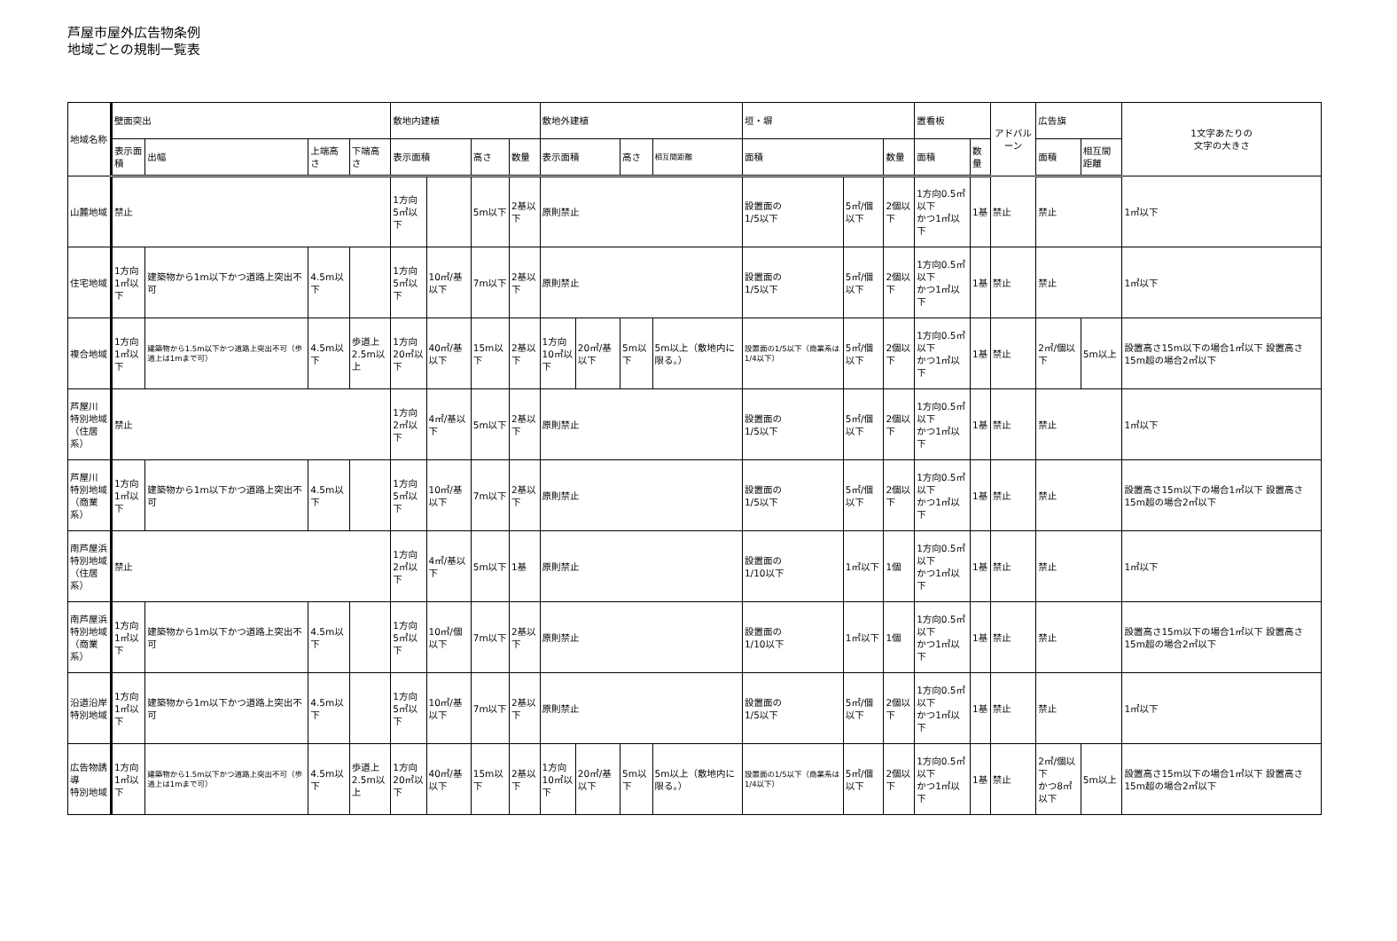芦屋市屋外広告物条例
地域ごとの規制一覧表
| 地域名称 | 壁面突出 | | | | 敷地内建植 | | | | 敷地外建植 | | | | 垣・塀 | | | 置看板 | | アドバルーン | 広告旗 | | 1文字あたりの 文字の大きさ |
| --- | --- | --- | --- | --- | --- | --- | --- | --- | --- | --- | --- | --- | --- | --- | --- | --- | --- | --- | --- | --- | --- |
| | 表示面積 | 出幅 | 上端高さ | 下端高さ | 表示面積 | | 高さ | 数量 | 表示面積 | | 高さ | 相互間距離 | 面積 | | 数量 | 面積 | 数量 | | 面積 | 相互間距離 | |
| 山麓地域 | 禁止 | | | | 1方向 5㎡以下 | | 5m以下 | 2基以下 | 原則禁止 | | | | 設置面の 1/5以下 | 5㎡/個以下 | 2個以下 | 1方向0.5㎡以下 かつ1㎡以下 | 1基 | 禁止 | 禁止 | | 1㎡以下 |
| 住宅地域 | 1方向 1㎡以下 | 建築物から1m以下かつ道路上突出不可 | 4.5m以下 | | 1方向 5㎡以下 | 10㎡/基以下 | 7m以下 | 2基以下 | 原則禁止 | | | | 設置面の 1/5以下 | 5㎡/個以下 | 2個以下 | 1方向0.5㎡以下 かつ1㎡以下 | 1基 | 禁止 | 禁止 | | 1㎡以下 |
| 複合地域 | 1方向 1㎡以下 | 建築物から1.5m以下かつ道路上突出不可（歩道上は1mまで可） | 4.5m以下 | 歩道上 2.5m以上 | 1方向 20㎡以下 | 40㎡/基以下 | 15m以下 | 2基以下 | 1方向 10㎡以下 | 20㎡/基以下 | 5m以下 | 5m以上（敷地内に限る。） | 設置面の1/5以下（商業系は1/4以下） | 5㎡/個以下 | 2個以下 | 1方向0.5㎡以下 かつ1㎡以下 | 1基 | 禁止 | 2㎡/個以下 | 5m以上 | 設置高さ15m以下の場合1㎡以下 設置高さ15m超の場合2㎡以下 |
| 芦屋川 特別地域 （住居系） | 禁止 | | | | 1方向 2㎡以下 | 4㎡/基以下 | 5m以下 | 2基以下 | 原則禁止 | | | | 設置面の 1/5以下 | 5㎡/個以下 | 2個以下 | 1方向0.5㎡以下 かつ1㎡以下 | 1基 | 禁止 | 禁止 | | 1㎡以下 |
| 芦屋川 特別地域 （商業系） | 1方向 1㎡以下 | 建築物から1m以下かつ道路上突出不可 | 4.5m以下 | | 1方向 5㎡以下 | 10㎡/基以下 | 7m以下 | 2基以下 | 原則禁止 | | | | 設置面の 1/5以下 | 5㎡/個以下 | 2個以下 | 1方向0.5㎡以下 かつ1㎡以下 | 1基 | 禁止 | 禁止 | | 設置高さ15m以下の場合1㎡以下 設置高さ15m超の場合2㎡以下 |
| 南芦屋浜 特別地域 （住居系） | 禁止 | | | | 1方向 2㎡以下 | 4㎡/基以下 | 5m以下 | 1基 | 原則禁止 | | | | 設置面の 1/10以下 | 1㎡以下 | 1個 | 1方向0.5㎡以下 かつ1㎡以下 | 1基 | 禁止 | 禁止 | | 1㎡以下 |
| 南芦屋浜 特別地域 （商業系） | 1方向 1㎡以下 | 建築物から1m以下かつ道路上突出不可 | 4.5m以下 | | 1方向 5㎡以下 | 10㎡/個以下 | 7m以下 | 2基以下 | 原則禁止 | | | | 設置面の 1/10以下 | 1㎡以下 | 1個 | 1方向0.5㎡以下 かつ1㎡以下 | 1基 | 禁止 | 禁止 | | 設置高さ15m以下の場合1㎡以下 設置高さ15m超の場合2㎡以下 |
| 沿道沿岸 特別地域 | 1方向 1㎡以下 | 建築物から1m以下かつ道路上突出不可 | 4.5m以下 | | 1方向 5㎡以下 | 10㎡/基以下 | 7m以下 | 2基以下 | 原則禁止 | | | | 設置面の 1/5以下 | 5㎡/個以下 | 2個以下 | 1方向0.5㎡以下 かつ1㎡以下 | 1基 | 禁止 | 禁止 | | 1㎡以下 |
| 広告物誘導 特別地域 | 1方向 1㎡以下 | 建築物から1.5m以下かつ道路上突出不可（歩道上は1mまで可） | 4.5m以下 | 歩道上 2.5m以上 | 1方向 20㎡以下 | 40㎡/基以下 | 15m以下 | 2基以下 | 1方向 10㎡以下 | 20㎡/基以下 | 5m以下 | 5m以上（敷地内に限る。） | 設置面の1/5以下（商業系は1/4以下） | 5㎡/個以下 | 2個以下 | 1方向0.5㎡以下 かつ1㎡以下 | 1基 | 禁止 | 2㎡/個以下 かつ8㎡以下 | 5m以上 | 設置高さ15m以下の場合1㎡以下 設置高さ15m超の場合2㎡以下 |